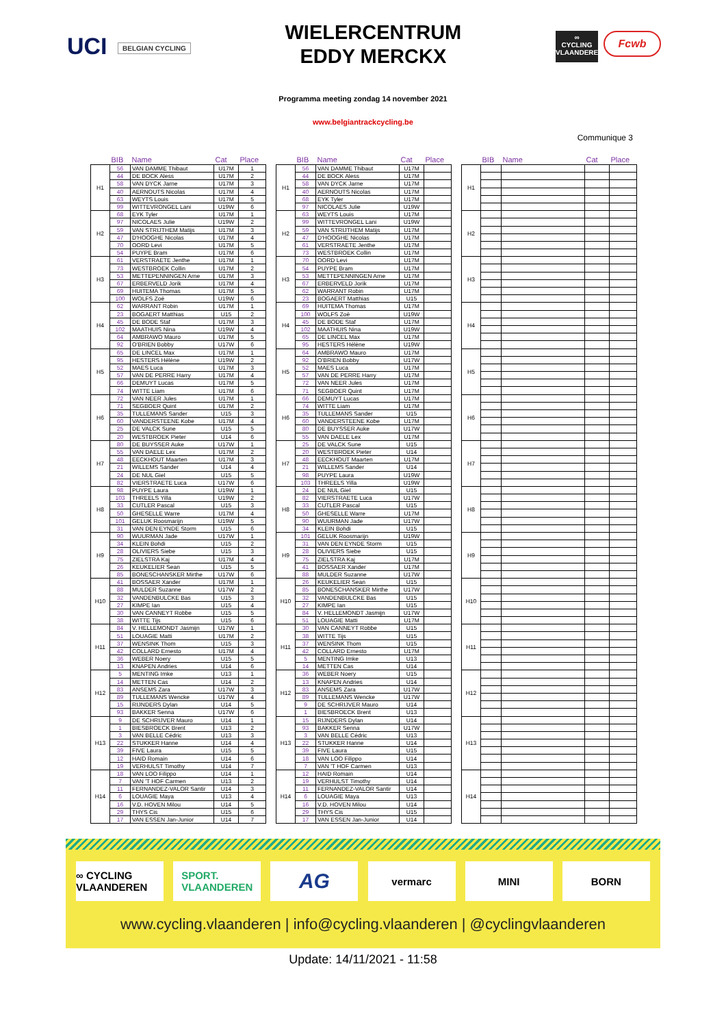UCI BELGIAN CYCLING
WIELERCENTRUM
EDDY MERCKX
∞
CYCLING
VLAANDEREN
Fcwb
Programma meeting zondag 14 november 2021
www.belgiantrackcycling.be
Communique 3
| | BIB | Name | Cat | Place |
| --- | --- | --- | --- | --- |
| H1 | 56 | VAN DAMME Thibaut | U17M | 1 |
| | 44 | DE BOCK Aless | U17M | 2 |
| | 58 | VAN DYCK Jarne | U17M | 3 |
| | 40 | AERNOUTS Nicolas | U17M | 4 |
| | 63 | WEYTS Louis | U17M | 5 |
| | 99 | WITTEVRONGEL Lani | U19W | 6 |
| H2 | 68 | EYK Tyler | U17M | 1 |
| | 97 | NICOLAES Julie | U19W | 2 |
| | 59 | VAN STRIJTHEM Matijs | U17M | 3 |
| | 47 | D'HOOGHE Nicolas | U17M | 4 |
| | 70 | OORD Levi | U17M | 5 |
| | 54 | PUYPE Bram | U17M | 6 |
| H3 | 61 | VERSTRAETE Jenthe | U17M | 1 |
| | 73 | WESTBROEK Collin | U17M | 2 |
| | 53 | METTEPENNINGEN Arne | U17M | 3 |
| | 67 | ERBERVELD Jorik | U17M | 4 |
| | 69 | HUITEMA Thomas | U17M | 5 |
| | 100 | WOLFS Zoë | U19W | 6 |
| H4 | 62 | WARRANT Robin | U17M | 1 |
| | 23 | BOGAERT Matthias | U15 | 2 |
| | 45 | DE BODE Staf | U17M | 3 |
| | 102 | MAATHUIS Nina | U19W | 4 |
| | 64 | AMBRAWO Mauro | U17M | 5 |
| | 92 | O'BRIEN Bobby | U17W | 6 |
| H5 | 65 | DE LINCEL Max | U17M | 1 |
| | 95 | HESTERS Hélène | U19W | 2 |
| | 52 | MAES Luca | U17M | 3 |
| | 57 | VAN DE PERRE Harry | U17M | 4 |
| | 66 | DEMUYT Lucas | U17M | 5 |
| | 74 | WITTE Liam | U17M | 6 |
| H6 | 72 | VAN NEER Jules | U17M | 1 |
| | 71 | SEGBOER Quint | U17M | 2 |
| | 35 | TULLEMANS Sander | U15 | 3 |
| | 60 | VANDERSTEENE Kobe | U17M | 4 |
| | 25 | DE VALCK Sune | U15 | 5 |
| | 20 | WESTBROEK Pieter | U14 | 6 |
| H7 | 80 | DE BUYSSER Auke | U17W | 1 |
| | 55 | VAN DAELE Lex | U17M | 2 |
| | 48 | EECKHOUT Maarten | U17M | 3 |
| | 21 | WILLEMS Sander | U14 | 4 |
| | 24 | DE NUL Giel | U15 | 5 |
| | 82 | VIERSTRAETE Luca | U17W | 6 |
| H8 | 98 | PUYPE Laura | U19W | 1 |
| | 103 | THREELS Yilla | U19W | 2 |
| | 33 | CUTLER Pascal | U15 | 3 |
| | 50 | GHESELLE Warre | U17M | 4 |
| | 101 | GELUK Roosmarijn | U19W | 5 |
| | 31 | VAN DEN EYNDE Storm | U15 | 6 |
| H9 | 90 | WUURMAN Jade | U17W | 1 |
| | 34 | KLEIN Bohdi | U15 | 2 |
| | 28 | OLIVIERS Siebe | U15 | 3 |
| | 75 | ZIELSTRA Kaj | U17M | 4 |
| | 26 | KEUKELIER Sean | U15 | 5 |
| | 85 | BONESCHANSKER Mirthe | U17W | 6 |
| H10 | 41 | BOSSAER Xander | U17M | 1 |
| | 88 | MULDER Suzanne | U17W | 2 |
| | 32 | VANDENBULCKE Bas | U15 | 3 |
| | 27 | KIMPE Ian | U15 | 4 |
| | 30 | VAN CANNEYT Robbe | U15 | 5 |
| | 38 | WITTE Tijs | U15 | 6 |
| H11 | 84 | V. HELLEMONDT Jasmijn | U17W | 1 |
| | 51 | LOUAGIE Matti | U17M | 2 |
| | 37 | WENSINK Thom | U15 | 3 |
| | 42 | COLLARD Ernesto | U17M | 4 |
| | 36 | WEBER Noery | U15 | 5 |
| | 13 | KNAPEN Andries | U14 | 6 |
| H12 | 5 | MENTING Imke | U13 | 1 |
| | 14 | METTEN Cas | U14 | 2 |
| | 83 | ANSEMS Zara | U17W | 3 |
| | 89 | TULLEMANS Wencke | U17W | 4 |
| | 15 | RIJNDERS Dylan | U14 | 5 |
| | 93 | BAKKER Senna | U17W | 6 |
| H13 | 9 | DE SCHRIJVER Mauro | U14 | 1 |
| | 1 | BIESBROECK Brent | U13 | 2 |
| | 3 | VAN BELLE Cédric | U13 | 3 |
| | 22 | STUKKER Hanne | U14 | 4 |
| | 39 | FIVE Laura | U15 | 5 |
| | 12 | HAID Romain | U14 | 6 |
| | 19 | VERHULST Timothy | U14 | 7 |
| H14 | 18 | VAN LOO Filippo | U14 | 1 |
| | 7 | VAN 'T HOF Carmen | U13 | 2 |
| | 11 | FERNANDEZ-VALOR Santir | U14 | 3 |
| | 6 | LOUAGIE Maya | U13 | 4 |
| | 16 | V.D. HOVEN Milou | U14 | 5 |
| | 29 | THYS Cis | U15 | 6 |
| | 17 | VAN ESSEN Jan-Junior | U14 | 7 |
| | BIB | Name | Cat | Place |
| --- | --- | --- | --- | --- |
| H1 | 56 | VAN DAMME Thibaut | U17M | |
| | 44 | DE BOCK Aless | U17M | |
| | 58 | VAN DYCK Jarne | U17M | |
| | 40 | AERNOUTS Nicolas | U17M | |
| | 68 | EYK Tyler | U17M | |
| | 97 | NICOLAES Julie | U19W | |
| H2 | 63 | WEYTS Louis | U17M | |
| | 99 | WITTEVRONGEL Lani | U19W | |
| | 59 | VAN STRIJTHEM Matijs | U17M | |
| | 47 | D'HOOGHE Nicolas | U17M | |
| | 61 | VERSTRAETE Jenthe | U17M | |
| | 73 | WESTBROEK Collin | U17M | |
| H3 | 70 | OORD Levi | U17M | |
| | 54 | PUYPE Bram | U17M | |
| | 53 | METTEPENNINGEN Arne | U17M | |
| | 67 | ERBERVELD Jorik | U17M | |
| | 62 | WARRANT Robin | U17M | |
| | 23 | BOGAERT Matthias | U15 | |
| H4 | 69 | HUITEMA Thomas | U17M | |
| | 100 | WOLFS Zoë | U19W | |
| | 45 | DE BODE Staf | U17M | |
| | 102 | MAATHUIS Nina | U19W | |
| | 65 | DE LINCEL Max | U17M | |
| | 95 | HESTERS Hélène | U19W | |
| H5 | 64 | AMBRAWO Mauro | U17M | |
| | 92 | O'BRIEN Bobby | U17W | |
| | 52 | MAES Luca | U17M | |
| | 57 | VAN DE PERRE Harry | U17M | |
| | 72 | VAN NEER Jules | U17M | |
| | 71 | SEGBOER Quint | U17M | |
| H6 | 66 | DEMUYT Lucas | U17M | |
| | 74 | WITTE Liam | U17M | |
| | 35 | TULLEMANS Sander | U15 | |
| | 60 | VANDERSTEENE Kobe | U17M | |
| | 80 | DE BUYSSER Auke | U17W | |
| | 55 | VAN DAELE Lex | U17M | |
| H7 | 25 | DE VALCK Sune | U15 | |
| | 20 | WESTBROEK Pieter | U14 | |
| | 48 | EECKHOUT Maarten | U17M | |
| | 21 | WILLEMS Sander | U14 | |
| | 98 | PUYPE Laura | U19W | |
| | 103 | THREELS Yilla | U19W | |
| H8 | 24 | DE NUL Giel | U15 | |
| | 82 | VIERSTRAETE Luca | U17W | |
| | 33 | CUTLER Pascal | U15 | |
| | 50 | GHESELLE Warre | U17M | |
| | 90 | WUURMAN Jade | U17W | |
| | 34 | KLEIN Bohdi | U15 | |
| H9 | 101 | GELUK Roosmarijn | U19W | |
| | 31 | VAN DEN EYNDE Storm | U15 | |
| | 28 | OLIVIERS Siebe | U15 | |
| | 75 | ZIELSTRA Kaj | U17M | |
| | 41 | BOSSAER Xander | U17M | |
| | 88 | MULDER Suzanne | U17W | |
| H10 | 26 | KEUKELIER Sean | U15 | |
| | 85 | BONESCHANSKER Mirthe | U17W | |
| | 32 | VANDENBULCKE Bas | U15 | |
| | 27 | KIMPE Ian | U15 | |
| | 84 | V. HELLEMONDT Jasmijn | U17W | |
| | 51 | LOUAGIE Matti | U17M | |
| H11 | 30 | VAN CANNEYT Robbe | U15 | |
| | 38 | WITTE Tijs | U15 | |
| | 37 | WENSINK Thom | U15 | |
| | 42 | COLLARD Ernesto | U17M | |
| | 5 | MENTING Imke | U13 | |
| | 14 | METTEN Cas | U14 | |
| H12 | 36 | WEBER Noery | U15 | |
| | 13 | KNAPEN Andries | U14 | |
| | 83 | ANSEMS Zara | U17W | |
| | 89 | TULLEMANS Wencke | U17W | |
| | 9 | DE SCHRIJVER Mauro | U14 | |
| | 1 | BIESBROECK Brent | U13 | |
| H13 | 15 | RIJNDERS Dylan | U14 | |
| | 93 | BAKKER Senna | U17W | |
| | 3 | VAN BELLE Cédric | U13 | |
| | 22 | STUKKER Hanne | U14 | |
| | 39 | FIVE Laura | U15 | |
| | 18 | VAN LOO Filippo | U14 | |
| | 7 | VAN 'T HOF Carmen | U13 | |
| H14 | 12 | HAID Romain | U14 | |
| | 19 | VERHULST Timothy | U14 | |
| | 11 | FERNANDEZ-VALOR Santir | U14 | |
| | 6 | LOUAGIE Maya | U13 | |
| | 16 | V.D. HOVEN Milou | U14 | |
| | 29 | THYS Cis | U15 | |
| | 17 | VAN ESSEN Jan-Junior | U14 | |
| | BIB | Name | Cat | Place |
| --- | --- | --- | --- | --- |
| H1 | | | | |
| H2 | | | | |
| H3 | | | | |
| H4 | | | | |
| H5 | | | | |
| H6 | | | | |
| H7 | | | | |
| H8 | | | | |
| H9 | | | | |
| H10 | | | | |
| H11 | | | | |
| H12 | | | | |
| H13 | | | | |
| H14 | | | | |
∞ CYCLING VLAANDEREN
SPORT.
VLAANDEREN
AG
vermarc MINI BORN
www.cycling.vlaanderen | info@cycling.vlaanderen | @cyclingvlaanderen
Update: 14/11/2021 - 11:58